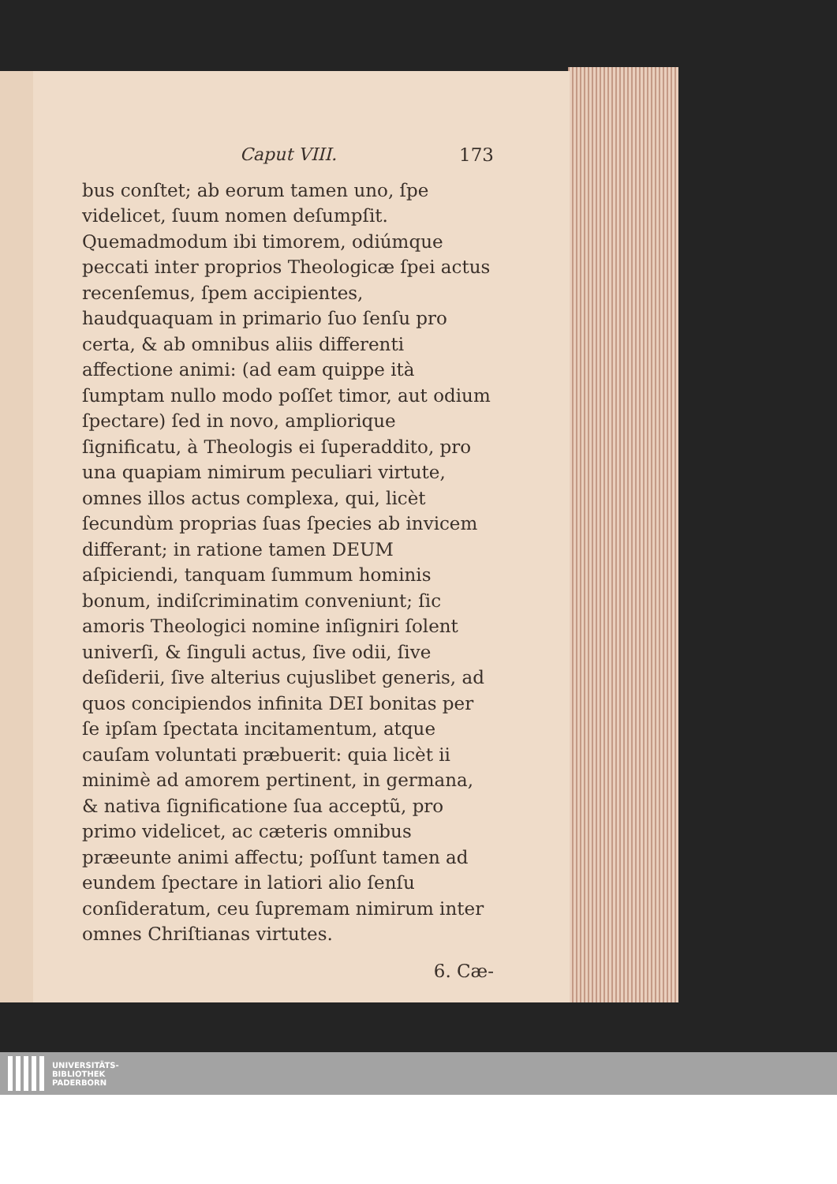Caput VIII. 173
bus conſtet; ab eorum tamen uno, ſpe videlicet, ſuum nomen deſumpſit. Quemadmodum ibi timorem, odiúmque peccati inter proprios Theologicæ ſpei actus recenſemus, ſpem accipientes, haudquaquam in primario ſuo ſenſu pro certa, & ab omnibus aliis differenti affectione animi: (ad eam quippe ità ſumptam nullo modo poſſet timor, aut odium ſpectare) ſed in novo, ampliorique ſignificatu, à Theologis ei ſuperaddito, pro una quapiam nimirum peculiari virtute, omnes illos actus complexa, qui, licèt ſecundùm proprias ſuas ſpecies ab invicem differant; in ratione tamen DEUM aſpiciendi, tanquam ſummum hominis bonum, indiſcriminatim conveniunt; ſic amoris Theologici nomine inſigniri ſolent univerſi, & ſinguli actus, ſive odii, ſive deſiderii, ſive alterius cujuslibet generis, ad quos concipiendos infinita DEI bonitas per ſe ipſam ſpectata incitamentum, atque cauſam voluntati præbuerit: quia licèt ii minimè ad amorem pertinent, in germana, & nativa ſignificatione ſua acceptũ, pro primo videlicet, ac cæteris omnibus præeunte animi affectu; poſſunt tamen ad eundem ſpectare in latiori alio ſenſu conſideratum, ceu ſupremam nimirum inter omnes Chriſtianas virtutes.
6. Cæ-
UNIVERSITÄTS-
BIBLIOTHEK
PADERBORN